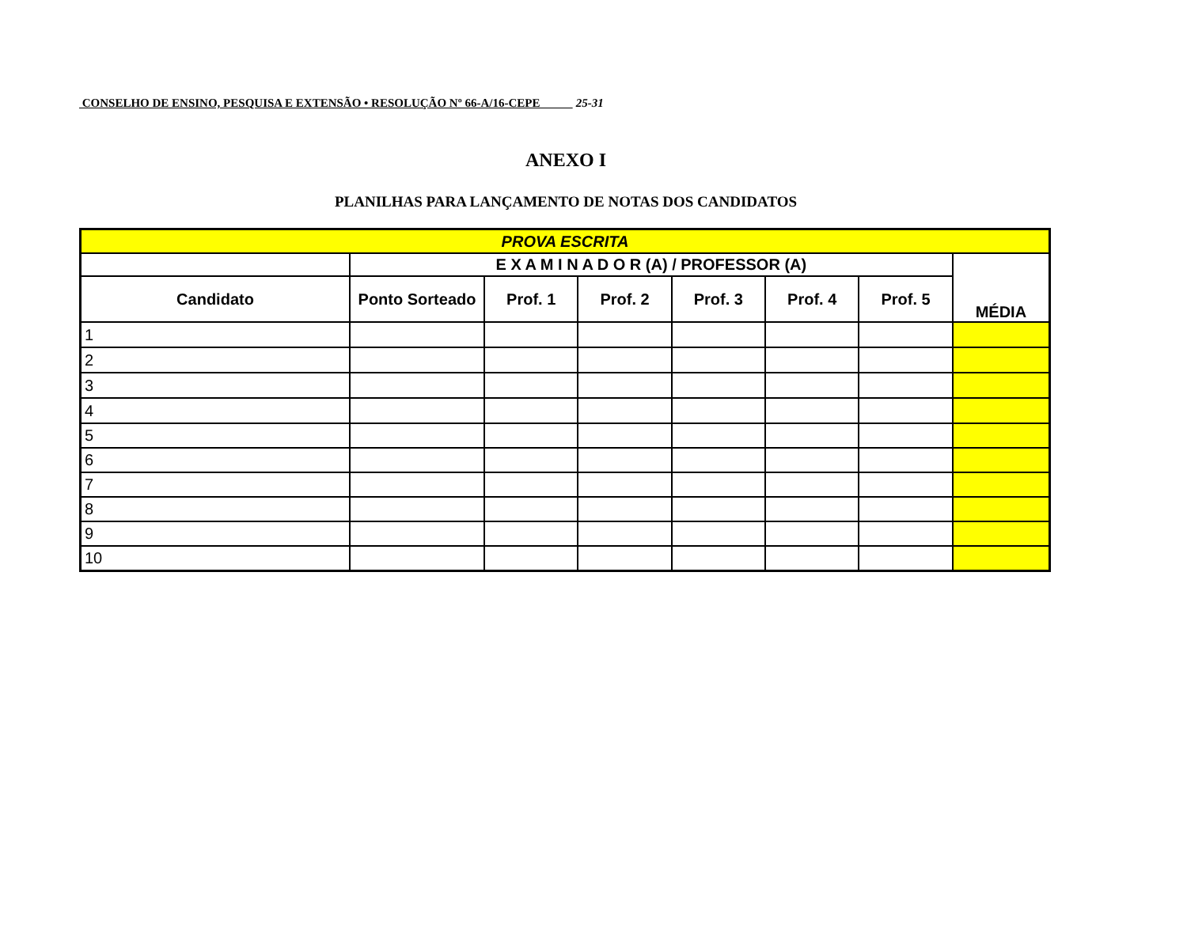CONSELHO DE ENSINO, PESQUISA E EXTENSÃO • RESOLUÇÃO Nº 66-A/16-CEPE 25-31
ANEXO I
PLANILHAS PARA LANÇAMENTO DE NOTAS DOS CANDIDATOS
| PROVA ESCRITA | | | | | | | |
| --- | --- | --- | --- | --- | --- | --- | --- |
| | E X A M I N A D O R (A) / PROFESSOR (A) | | | | | | MÉDIA |
| Candidato | Ponto Sorteado | Prof. 1 | Prof. 2 | Prof. 3 | Prof. 4 | Prof. 5 | |
| 1 | | | | | | | |
| 2 | | | | | | | |
| 3 | | | | | | | |
| 4 | | | | | | | |
| 5 | | | | | | | |
| 6 | | | | | | | |
| 7 | | | | | | | |
| 8 | | | | | | | |
| 9 | | | | | | | |
| 10 | | | | | | | |